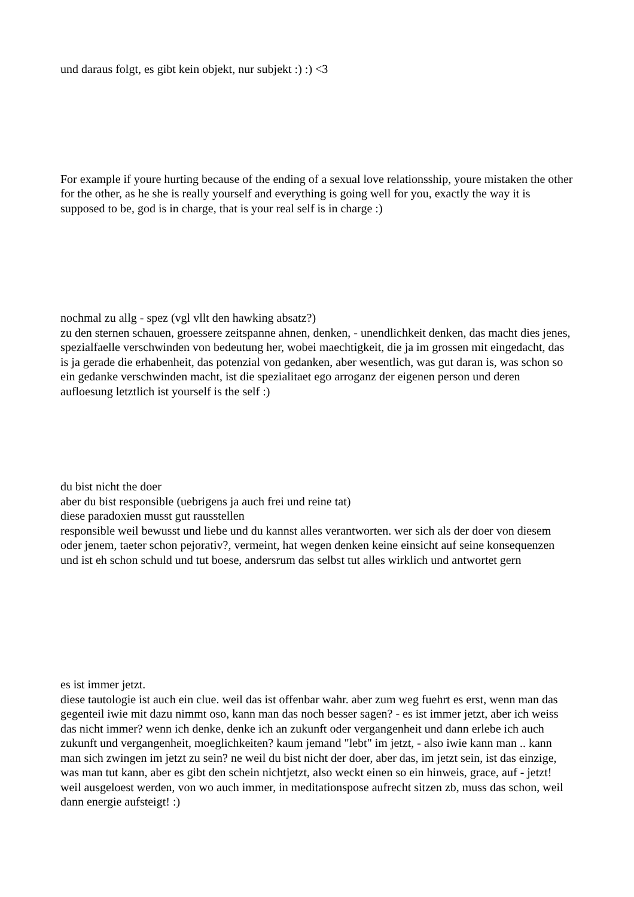und daraus folgt, es gibt kein objekt, nur subjekt :) :) <3
For example if youre hurting because of the ending of a sexual love relationsship, youre mistaken the other for the other, as he she is really yourself and everything is going well for you, exactly the way it is supposed to be, god is in charge, that is your real self is in charge :)
nochmal zu allg - spez (vgl vllt den hawking absatz?)
zu den sternen schauen, groessere zeitspanne ahnen, denken, - unendlichkeit denken, das macht dies jenes, spezialfaelle verschwinden von bedeutung her, wobei maechtigkeit, die ja im grossen mit eingedacht, das is ja gerade die erhabenheit, das potenzial von gedanken, aber wesentlich, was gut daran is, was schon so ein gedanke verschwinden macht, ist die spezialitaet ego arroganz der eigenen person und deren aufloesung letztlich ist yourself is the self :)
du bist nicht the doer
aber du bist responsible (uebrigens ja auch frei und reine tat)
diese paradoxien musst gut rausstellen
responsible weil bewusst und liebe und du kannst alles verantworten. wer sich als der doer von diesem oder jenem, taeter schon pejorativ?, vermeint, hat wegen denken keine einsicht auf seine konsequenzen und ist eh schon schuld und tut boese, andersrum das selbst tut alles wirklich und antwortet gern
es ist immer jetzt.
diese tautologie ist auch ein clue. weil das ist offenbar wahr. aber zum weg fuehrt es erst, wenn man das gegenteil iwie mit dazu nimmt oso, kann man das noch besser sagen? - es ist immer jetzt, aber ich weiss das nicht immer? wenn ich denke, denke ich an zukunft oder vergangenheit und dann erlebe ich auch zukunft und vergangenheit, moeglichkeiten? kaum jemand "lebt" im jetzt, - also iwie kann man .. kann man sich zwingen im jetzt zu sein? ne weil du bist nicht der doer, aber das, im jetzt sein, ist das einzige, was man tut kann, aber es gibt den schein nichtjetzt, also weckt einen so ein hinweis, grace, auf - jetzt! weil ausgeloest werden, von wo auch immer, in meditationspose aufrecht sitzen zb, muss das schon, weil dann energie aufsteigt! :)